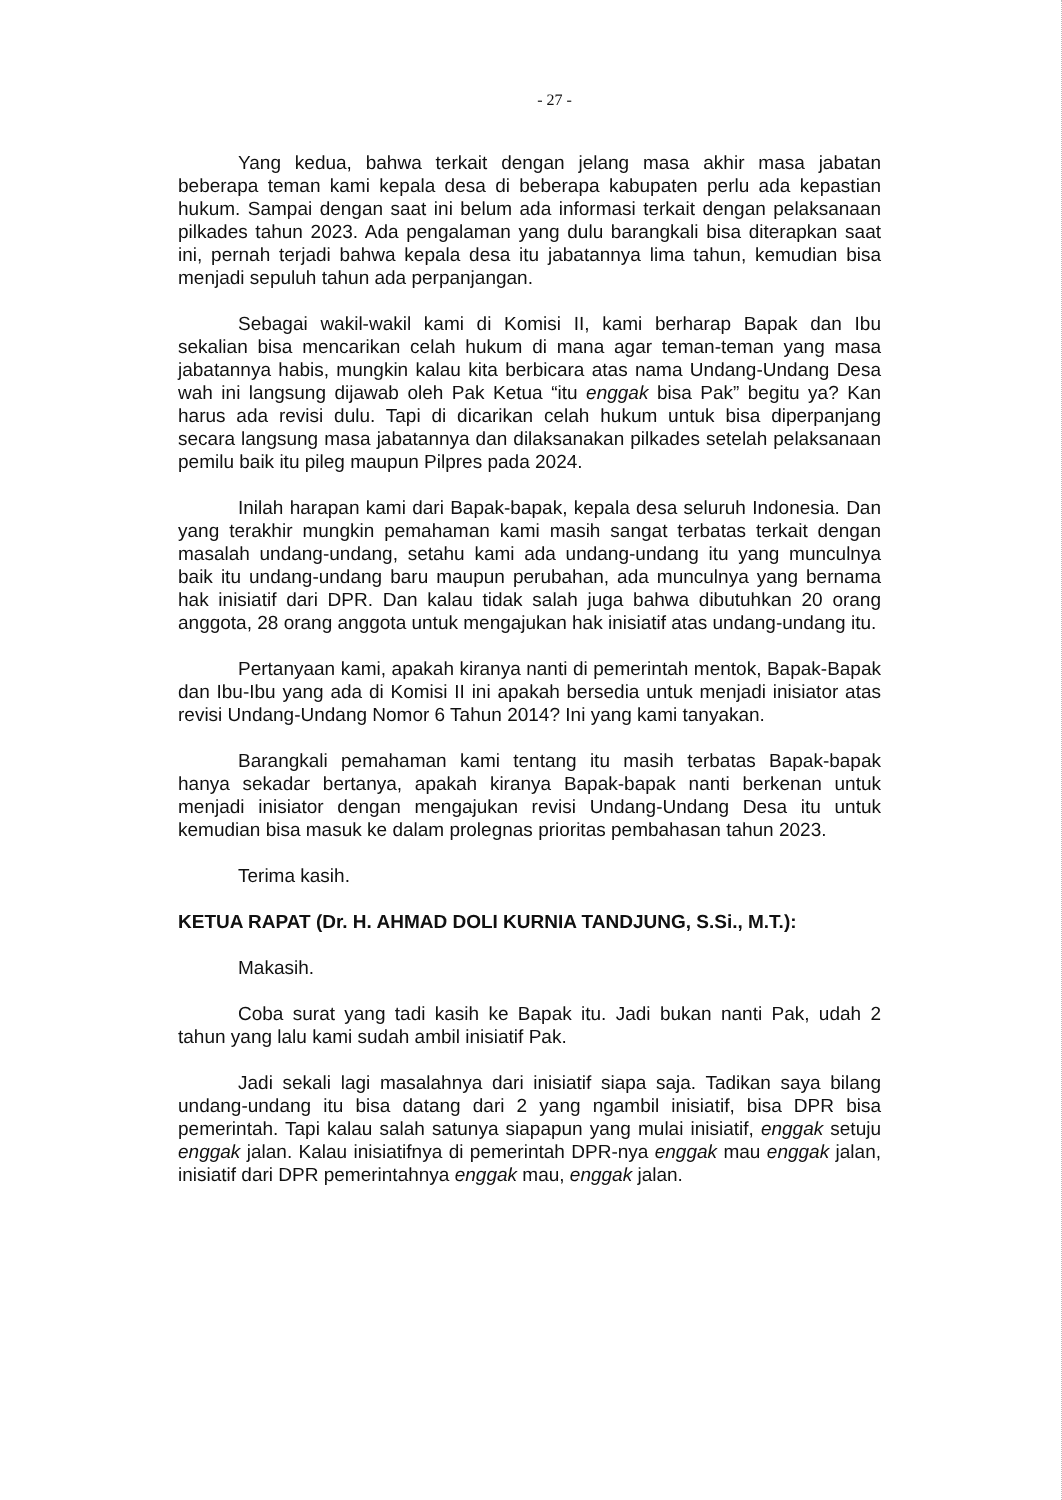- 27 -
Yang kedua, bahwa terkait dengan jelang masa akhir masa jabatan beberapa teman kami kepala desa di beberapa kabupaten perlu ada kepastian hukum. Sampai dengan saat ini belum ada informasi terkait dengan pelaksanaan pilkades tahun 2023. Ada pengalaman yang dulu barangkali bisa diterapkan saat ini, pernah terjadi bahwa kepala desa itu jabatannya lima tahun, kemudian bisa menjadi sepuluh tahun ada perpanjangan.
Sebagai wakil-wakil kami di Komisi II, kami berharap Bapak dan Ibu sekalian bisa mencarikan celah hukum di mana agar teman-teman yang masa jabatannya habis, mungkin kalau kita berbicara atas nama Undang-Undang Desa wah ini langsung dijawab oleh Pak Ketua “itu enggak bisa Pak” begitu ya? Kan harus ada revisi dulu. Tapi di dicarikan celah hukum untuk bisa diperpanjang secara langsung masa jabatannya dan dilaksanakan pilkades setelah pelaksanaan pemilu baik itu pileg maupun Pilpres pada 2024.
Inilah harapan kami dari Bapak-bapak, kepala desa seluruh Indonesia. Dan yang terakhir mungkin pemahaman kami masih sangat terbatas terkait dengan masalah undang-undang, setahu kami ada undang-undang itu yang munculnya baik itu undang-undang baru maupun perubahan, ada munculnya yang bernama hak inisiatif dari DPR. Dan kalau tidak salah juga bahwa dibutuhkan 20 orang anggota, 28 orang anggota untuk mengajukan hak inisiatif atas undang-undang itu.
Pertanyaan kami, apakah kiranya nanti di pemerintah mentok, Bapak-Bapak dan Ibu-Ibu yang ada di Komisi II ini apakah bersedia untuk menjadi inisiator atas revisi Undang-Undang Nomor 6 Tahun 2014? Ini yang kami tanyakan.
Barangkali pemahaman kami tentang itu masih terbatas Bapak-bapak hanya sekadar bertanya, apakah kiranya Bapak-bapak nanti berkenan untuk menjadi inisiator dengan mengajukan revisi Undang-Undang Desa itu untuk kemudian bisa masuk ke dalam prolegnas prioritas pembahasan tahun 2023.
Terima kasih.
KETUA RAPAT (Dr. H. AHMAD DOLI KURNIA TANDJUNG, S.Si., M.T.):
Makasih.
Coba surat yang tadi kasih ke Bapak itu. Jadi bukan nanti Pak, udah 2 tahun yang lalu kami sudah ambil inisiatif Pak.
Jadi sekali lagi masalahnya dari inisiatif siapa saja. Tadikan saya bilang undang-undang itu bisa datang dari 2 yang ngambil inisiatif, bisa DPR bisa pemerintah. Tapi kalau salah satunya siapapun yang mulai inisiatif, enggak setuju enggak jalan. Kalau inisiatifnya di pemerintah DPR-nya enggak mau enggak jalan, inisiatif dari DPR pemerintahnya enggak mau, enggak jalan.